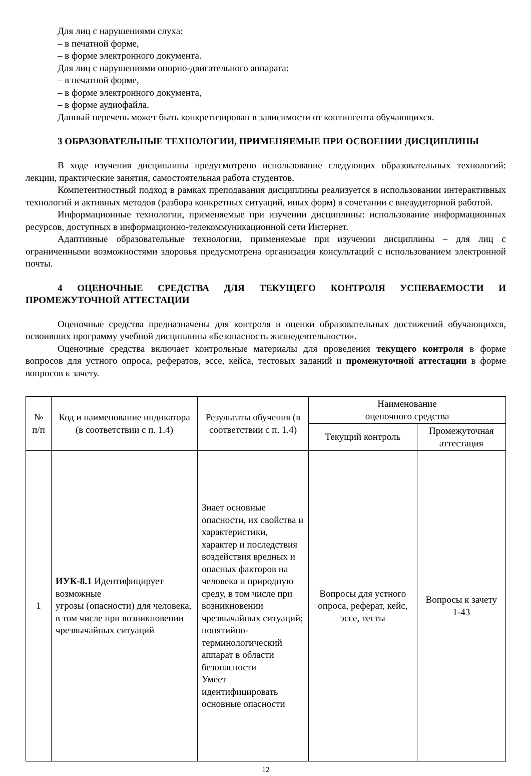Для лиц с нарушениями слуха:
– в печатной форме,
– в форме электронного документа.
Для лиц с нарушениями опорно-двигательного аппарата:
– в печатной форме,
– в форме электронного документа,
– в форме аудиофайла.
Данный перечень может быть конкретизирован в зависимости от контингента обучающихся.
3 ОБРАЗОВАТЕЛЬНЫЕ ТЕХНОЛОГИИ, ПРИМЕНЯЕМЫЕ ПРИ ОСВОЕНИИ ДИСЦИПЛИНЫ
В ходе изучения дисциплины предусмотрено использование следующих образовательных технологий: лекции, практические занятия, самостоятельная работа студентов.
Компетентностный подход в рамках преподавания дисциплины реализуется в использовании интерактивных технологий и активных методов (разбора конкретных ситуаций, иных форм) в сочетании с внеаудиторной работой.
Информационные технологии, применяемые при изучении дисциплины: использование информационных ресурсов, доступных в информационно-телекоммуникационной сети Интернет.
Адаптивные образовательные технологии, применяемые при изучении дисциплины – для лиц с ограниченными возможностями здоровья предусмотрена организация консультаций с использованием электронной почты.
4 ОЦЕНОЧНЫЕ СРЕДСТВА ДЛЯ ТЕКУЩЕГО КОНТРОЛЯ УСПЕВАЕМОСТИ И ПРОМЕЖУТОЧНОЙ АТТЕСТАЦИИ
Оценочные средства предназначены для контроля и оценки образовательных достижений обучающихся, освоивших программу учебной дисциплины «Безопасность жизнедеятельности».
Оценочные средства включает контрольные материалы для проведения текущего контроля в форме вопросов для устного опроса, рефератов, эссе, кейса, тестовых заданий и промежуточной аттестации в форме вопросов к зачету.
| № п/п | Код и наименование индикатора (в соответствии с п. 1.4) | Результаты обучения (в соответствии с п. 1.4) | Наименование оценочного средства | |
| --- | --- | --- | --- | --- |
| | | | Текущий контроль | Промежуточная аттестация |
| 1 | ИУК-8.1 Идентифицирует возможные угрозы (опасности) для человека, в том числе при возникновении чрезвычайных ситуаций | Знает основные опасности, их свойства и характеристики, характер и последствия воздействия вредных и опасных факторов на человека и природную среду, в том числе при возникновении чрезвычайных ситуаций; понятийно-терминологический аппарат в области безопасности Умеет идентифицировать основные опасности | Вопросы для устного опроса, реферат, кейс, эссе, тесты | Вопросы к зачету 1-43 |
12